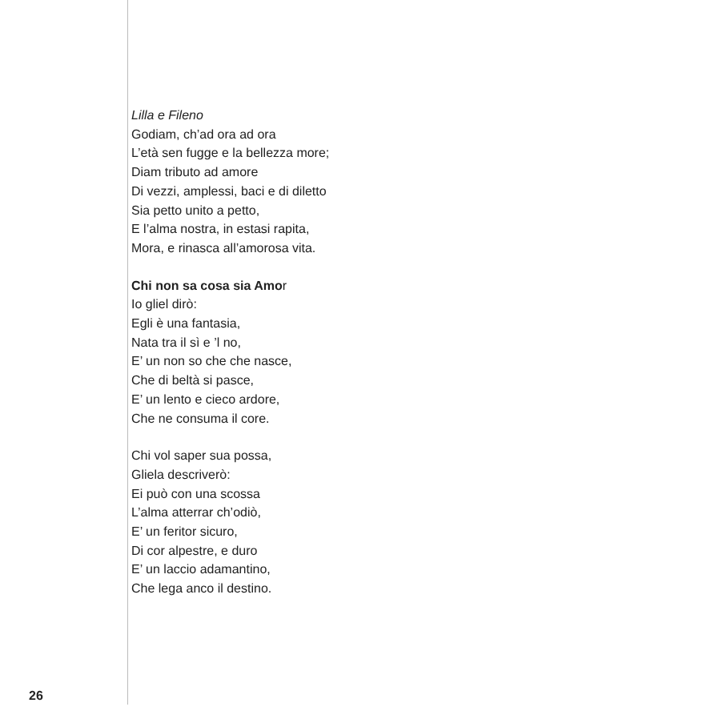Lilla e Fileno
Godiam, ch’ad ora ad ora
L’età sen fugge e la bellezza more;
Diam tributo ad amore
Di vezzi, amplessi, baci e di diletto
Sia petto unito a petto,
E l’alma nostra, in estasi rapita,
Mora, e rinasca all’amorosa vita.
Chi non sa cosa sia Amor
Io gliel dirò:
Egli è una fantasia,
Nata tra il sì e ’l no,
E’ un non so che che nasce,
Che di beltà si pasce,
E’ un lento e cieco ardore,
Che ne consuma il core.
Chi vol saper sua possa,
Gliela descriverò:
Ei può con una scossa
L’alma atterrar ch’odiò,
E’ un feritor sicuro,
Di cor alpestre, e duro
E’ un laccio adamantino,
Che lega anco il destino.
26